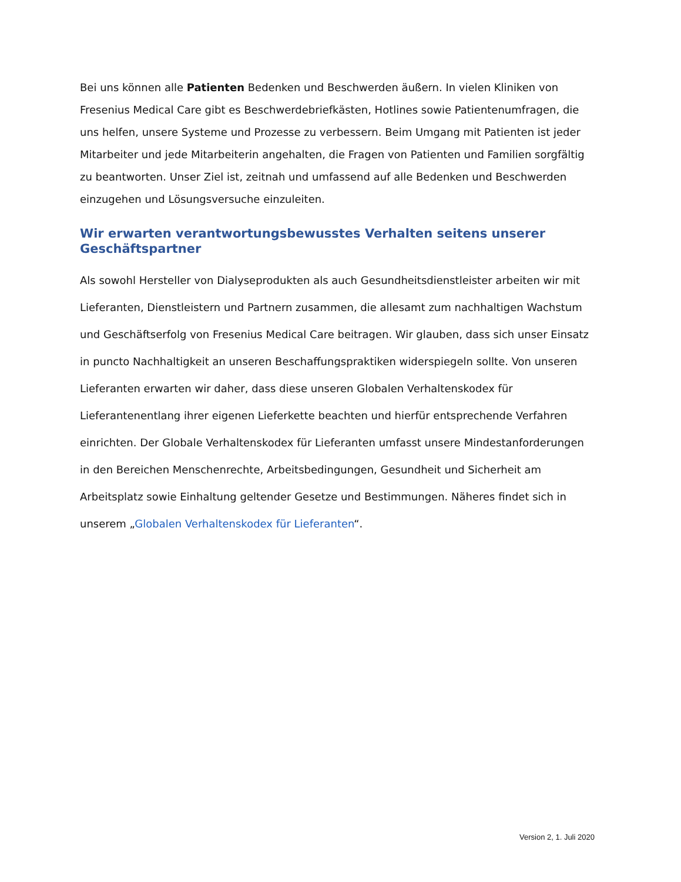Bei uns können alle Patienten Bedenken und Beschwerden äußern. In vielen Kliniken von Fresenius Medical Care gibt es Beschwerdebriefkästen, Hotlines sowie Patientenumfragen, die uns helfen, unsere Systeme und Prozesse zu verbessern. Beim Umgang mit Patienten ist jeder Mitarbeiter und jede Mitarbeiterin angehalten, die Fragen von Patienten und Familien sorgfältig zu beantworten. Unser Ziel ist, zeitnah und umfassend auf alle Bedenken und Beschwerden einzugehen und Lösungsversuche einzuleiten.
Wir erwarten verantwortungsbewusstes Verhalten seitens unserer Geschäftspartner
Als sowohl Hersteller von Dialyseprodukten als auch Gesundheitsdienstleister arbeiten wir mit Lieferanten, Dienstleistern und Partnern zusammen, die allesamt zum nachhaltigen Wachstum und Geschäftserfolg von Fresenius Medical Care beitragen. Wir glauben, dass sich unser Einsatz in puncto Nachhaltigkeit an unseren Beschaffungspraktiken widerspiegeln sollte. Von unseren Lieferanten erwarten wir daher, dass diese unseren Globalen Verhaltenskodex für Lieferantenentlang ihrer eigenen Lieferkette beachten und hierfür entsprechende Verfahren einrichten. Der Globale Verhaltenskodex für Lieferanten umfasst unsere Mindestanforderungen in den Bereichen Menschenrechte, Arbeitsbedingungen, Gesundheit und Sicherheit am Arbeitsplatz sowie Einhaltung geltender Gesetze und Bestimmungen. Näheres findet sich in unserem „Globalen Verhaltenskodex für Lieferanten“.
Version 2, 1. Juli 2020